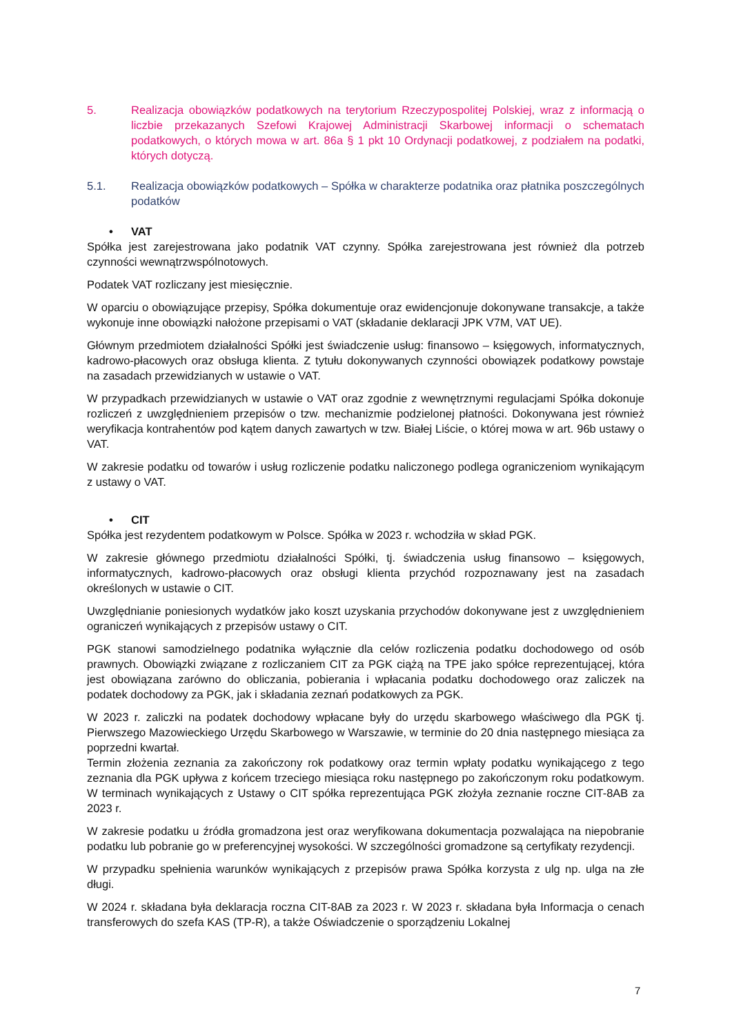5. Realizacja obowiązków podatkowych na terytorium Rzeczypospolitej Polskiej, wraz z informacją o liczbie przekazanych Szefowi Krajowej Administracji Skarbowej informacji o schematach podatkowych, o których mowa w art. 86a § 1 pkt 10 Ordynacji podatkowej, z podziałem na podatki, których dotyczą.
5.1. Realizacja obowiązków podatkowych – Spółka w charakterze podatnika oraz płatnika poszczególnych podatków
• VAT
Spółka jest zarejestrowana jako podatnik VAT czynny. Spółka zarejestrowana jest również dla potrzeb czynności wewnątrzwspólnotowych.
Podatek VAT rozliczany jest miesięcznie.
W oparciu o obowiązujące przepisy, Spółka dokumentuje oraz ewidencjonuje dokonywane transakcje, a także wykonuje inne obowiązki nałożone przepisami o VAT (składanie deklaracji JPK V7M, VAT UE).
Głównym przedmiotem działalności Spółki jest świadczenie usług: finansowo – księgowych, informatycznych, kadrowo-płacowych oraz obsługa klienta. Z tytułu dokonywanych czynności obowiązek podatkowy powstaje na zasadach przewidzianych w ustawie o VAT.
W przypadkach przewidzianych w ustawie o VAT oraz zgodnie z wewnętrznymi regulacjami Spółka dokonuje rozliczeń z uwzględnieniem przepisów o tzw. mechanizmie podzielonej płatności. Dokonywana jest również weryfikacja kontrahentów pod kątem danych zawartych w tzw. Białej Liście, o której mowa w art. 96b ustawy o VAT.
W zakresie podatku od towarów i usług rozliczenie podatku naliczonego podlega ograniczeniom wynikającym z ustawy o VAT.
• CIT
Spółka jest rezydentem podatkowym w Polsce. Spółka w 2023 r. wchodziła w skład PGK.
W zakresie głównego przedmiotu działalności Spółki, tj. świadczenia usług finansowo – księgowych, informatycznych, kadrowo-płacowych oraz obsługi klienta przychód rozpoznawany jest na zasadach określonych w ustawie o CIT.
Uwzględnianie poniesionych wydatków jako koszt uzyskania przychodów dokonywane jest z uwzględnieniem ograniczeń wynikających z przepisów ustawy o CIT.
PGK stanowi samodzielnego podatnika wyłącznie dla celów rozliczenia podatku dochodowego od osób prawnych. Obowiązki związane z rozliczaniem CIT za PGK ciążą na TPE jako spółce reprezentującej, która jest obowiązana zarówno do obliczania, pobierania i wpłacania podatku dochodowego oraz zaliczek na podatek dochodowy za PGK, jak i składania zeznań podatkowych za PGK.
W 2023 r. zaliczki na podatek dochodowy wpłacane były do urzędu skarbowego właściwego dla PGK tj. Pierwszego Mazowieckiego Urzędu Skarbowego w Warszawie, w terminie do 20 dnia następnego miesiąca za poprzedni kwartał.
Termin złożenia zeznania za zakończony rok podatkowy oraz termin wpłaty podatku wynikającego z tego zeznania dla PGK upływa z końcem trzeciego miesiąca roku następnego po zakończonym roku podatkowym. W terminach wynikających z Ustawy o CIT spółka reprezentująca PGK złożyła zeznanie roczne CIT-8AB za 2023 r.
W zakresie podatku u źródła gromadzona jest oraz weryfikowana dokumentacja pozwalająca na niepobranie podatku lub pobranie go w preferencyjnej wysokości. W szczególności gromadzone są certyfikaty rezydencji.
W przypadku spełnienia warunków wynikających z przepisów prawa Spółka korzysta z ulg np. ulga na złe długi.
W 2024 r. składana była deklaracja roczna CIT-8AB za 2023 r. W 2023 r. składana była Informacja o cenach transferowych do szefa KAS (TP-R), a także Oświadczenie o sporządzeniu Lokalnej
7